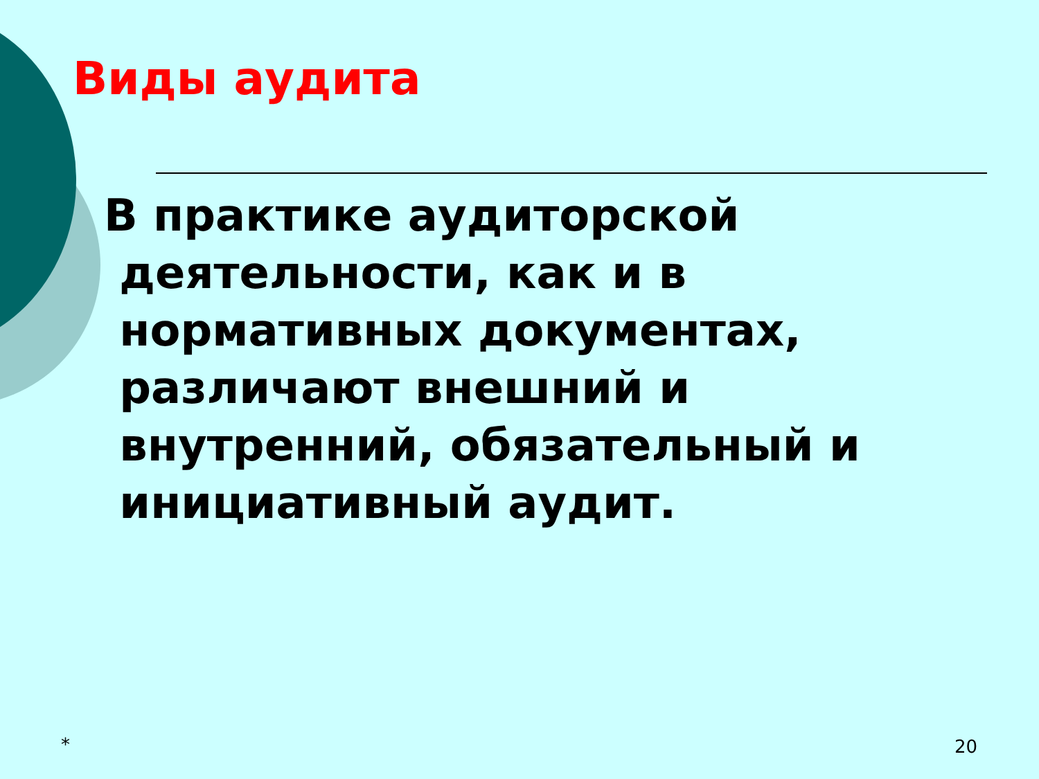Виды аудита
В практике аудиторской
деятельности, как и в
нормативных документах,
различают внешний и
внутренний, обязательный и
инициативный аудит.
* 20